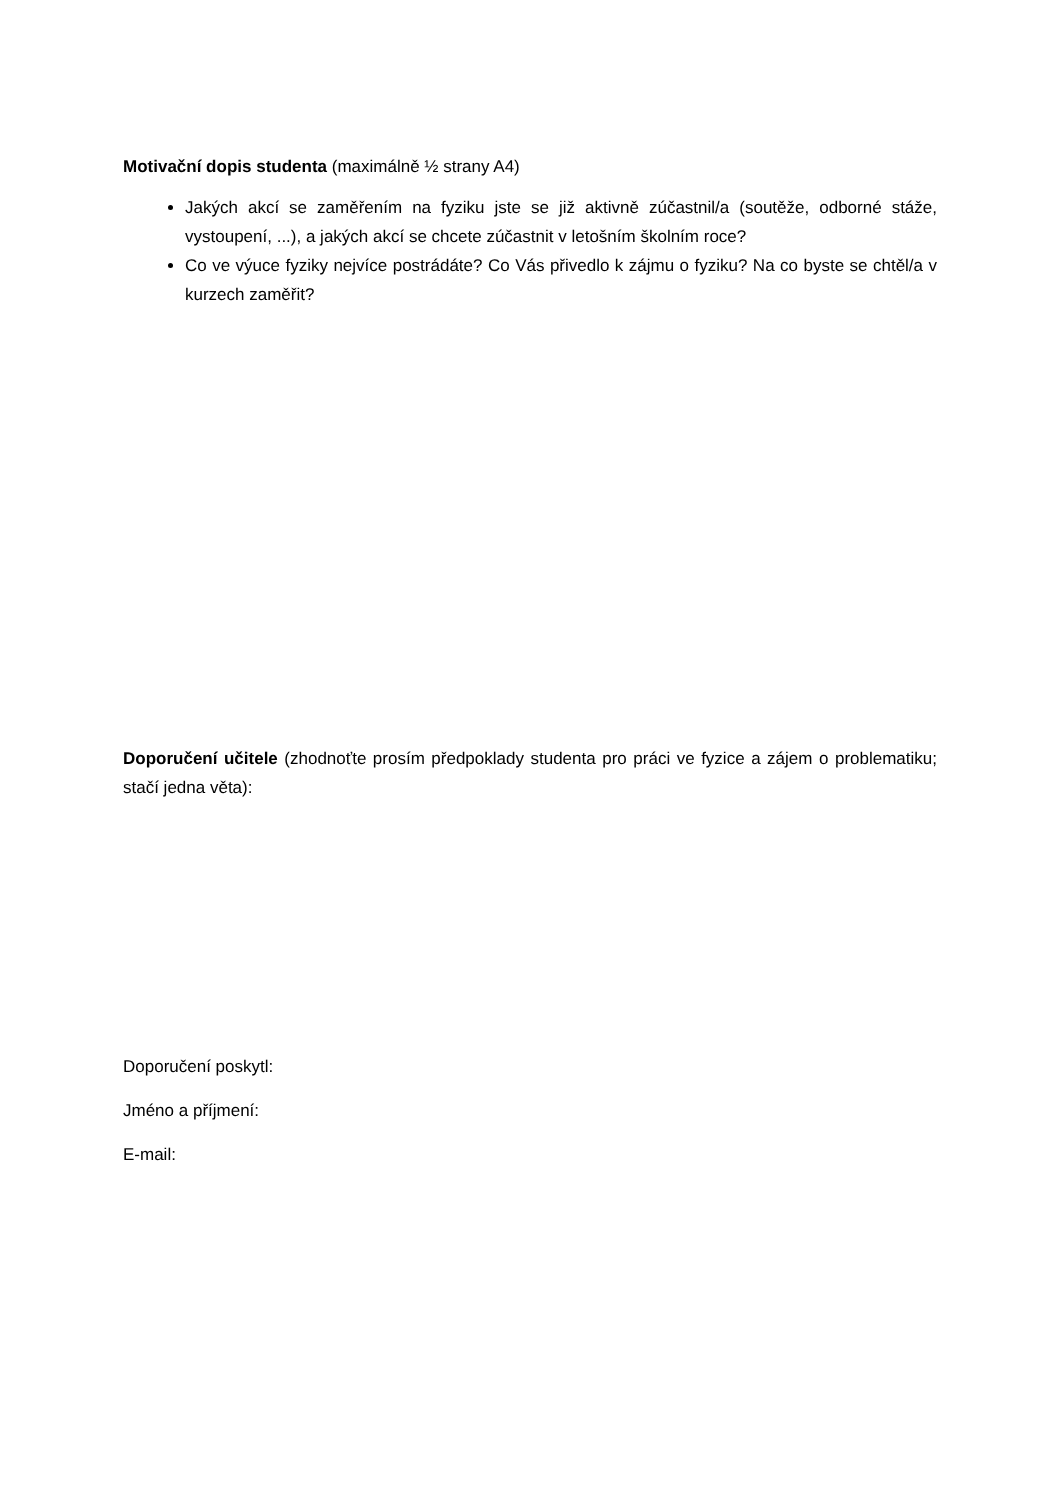Motivační dopis studenta (maximálně ½ strany A4)
Jakých akcí se zaměřením na fyziku jste se již aktivně zúčastnil/a (soutěže, odborné stáže, vystoupení, ...), a jakých akcí se chcete zúčastnit v letošním školním roce?
Co ve výuce fyziky nejvíce postrádáte? Co Vás přivedlo k zájmu o fyziku? Na co byste se chtěl/a v kurzech zaměřit?
Doporučení učitele (zhodnoťte prosím předpoklady studenta pro práci ve fyzice a zájem o problematiku; stačí jedna věta):
Doporučení poskytl:
Jméno a příjmení:
E-mail: